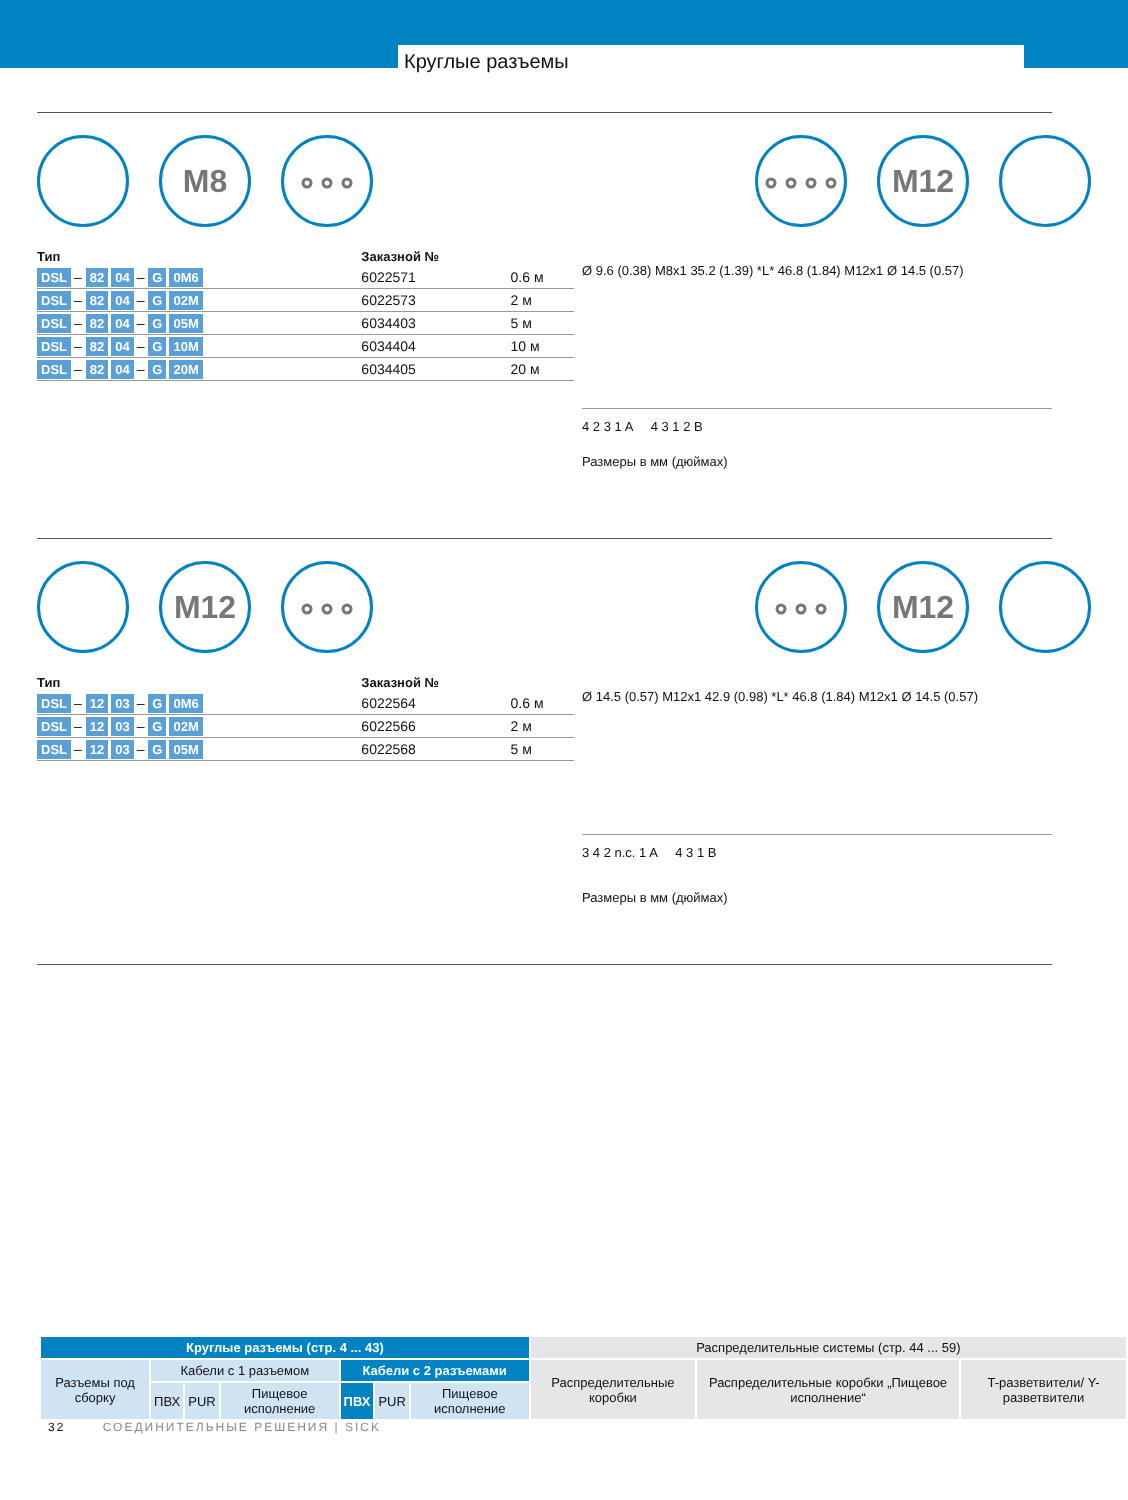Круглые разъемы
M8 ∘∘∘ ∘∘∘∘ M12
| Тип | Заказной № | |
| --- | --- | --- |
| DSL – 82 04 – G 0M6 | 6022571 | 0.6 м |
| DSL – 82 04 – G 02M | 6022573 | 2 м |
| DSL – 82 04 – G 05M | 6034403 | 5 м |
| DSL – 82 04 – G 10M | 6034404 | 10 м |
| DSL – 82 04 – G 20M | 6034405 | 20 м |
Ø 9.6 (0.38) M8x1 35.2 (1.39) *L* 46.8 (1.84) M12x1 Ø 14.5 (0.57)
4 2 3 1 A 4 3 1 2 B
Размеры в мм (дюймах)
M12 ∘∘∘ ∘∘∘ M12
| Тип | Заказной № | |
| --- | --- | --- |
| DSL – 12 03 – G 0M6 | 6022564 | 0.6 м |
| DSL – 12 03 – G 02M | 6022566 | 2 м |
| DSL – 12 03 – G 05M | 6022568 | 5 м |
Ø 14.5 (0.57) M12x1 42.9 (0.98) *L* 46.8 (1.84) M12x1 Ø 14.5 (0.57)
3 4 2 n.c. 1 A 4 3 1 B
Размеры в мм (дюймах)
| Круглые разъемы (стр. 4 ... 43) | | | | | | | Распределительные системы (стр. 44 ... 59) | | |
| Разъемы под сборку | Кабели с 1 разъемом | | | Кабели с 2 разъемами | | | Распределительные коробки | Распределительные коробки „Пищевое исполнение“ | T-разветвители/ Y-разветвители |
| | ПВХ | PUR | Пищевое исполнение | ПВХ | PUR | Пищевое исполнение | | | |
32 СОЕДИНИТЕЛЬНЫЕ РЕШЕНИЯ | SICK